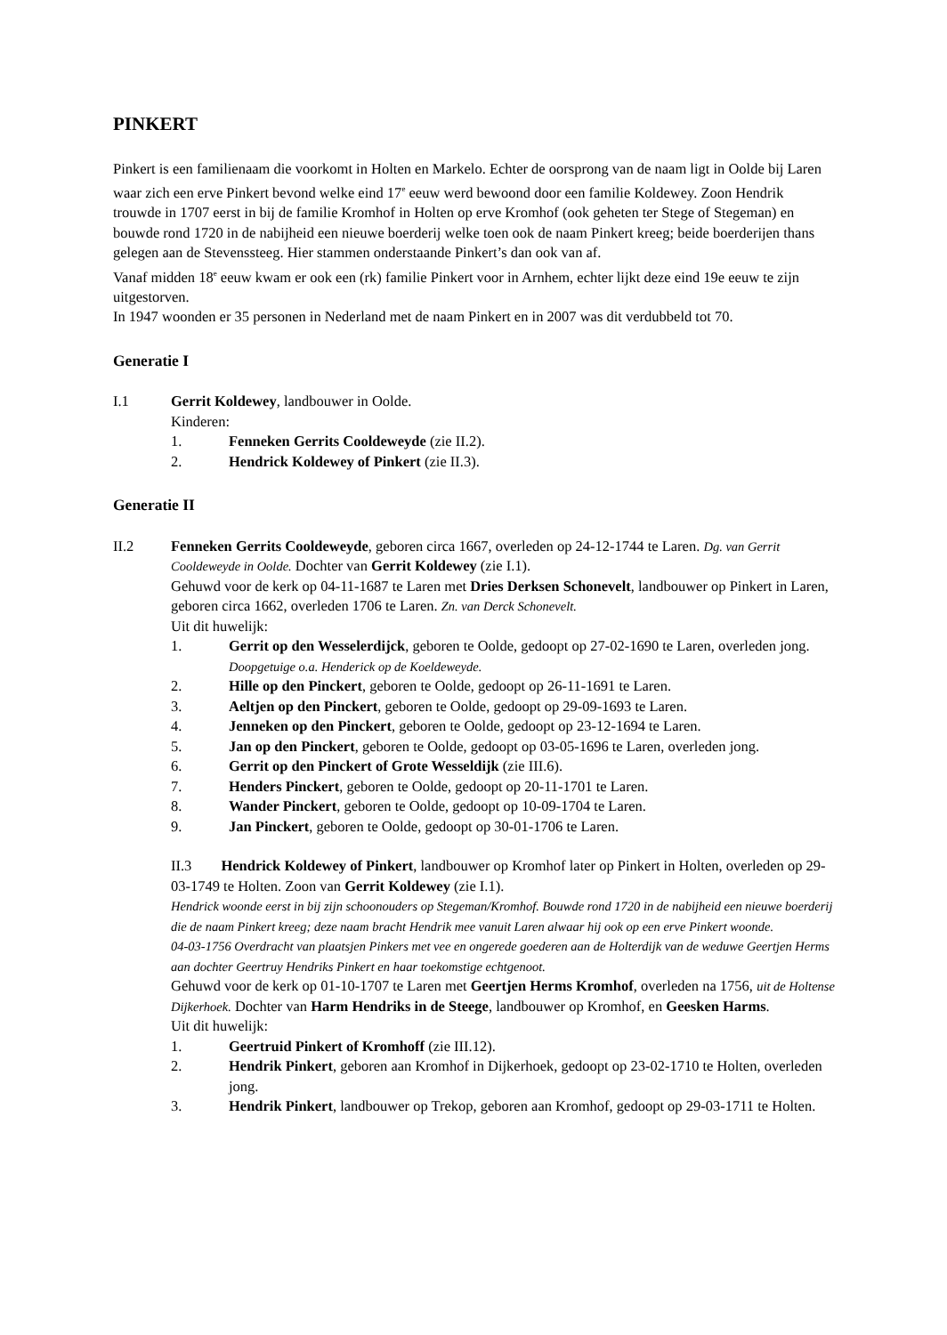PINKERT
Pinkert is een familienaam die voorkomt in Holten en Markelo. Echter de oorsprong van de naam ligt in Oolde bij Laren waar zich een erve Pinkert bevond welke eind 17<sup>e</sup> eeuw werd bewoond door een familie Koldewey. Zoon Hendrik trouwde in 1707 eerst in bij de familie Kromhof in Holten op erve Kromhof (ook geheten ter Stege of Stegeman) en bouwde rond 1720 in de nabijheid een nieuwe boerderij welke toen ook de naam Pinkert kreeg; beide boerderijen thans gelegen aan de Stevenssteeg. Hier stammen onderstaande Pinkert’s dan ook van af.
Vanaf midden 18<sup>e</sup> eeuw kwam er ook een (rk) familie Pinkert voor in Arnhem, echter lijkt deze eind 19e eeuw te zijn uitgestorven.
In 1947 woonden er 35 personen in Nederland met de naam Pinkert en in 2007 was dit verdubbeld tot 70.
Generatie I
I.1 Gerrit Koldewey, landbouwer in Oolde.
Kinderen:
1. Fenneken Gerrits Cooldeweyde (zie II.2).
2. Hendrick Koldewey of Pinkert (zie II.3).
Generatie II
II.2 Fenneken Gerrits Cooldeweyde, geboren circa 1667, overleden op 24-12-1744 te Laren. Dg. van Gerrit Cooldeweyde in Oolde. Dochter van Gerrit Koldewey (zie I.1).
Gehuwd voor de kerk op 04-11-1687 te Laren met Dries Derksen Schonevelt, landbouwer op Pinkert in Laren, geboren circa 1662, overleden 1706 te Laren. Zn. van Derck Schonevelt.
Uit dit huwelijk:
1. Gerrit op den Wesselerdijck, geboren te Oolde, gedoopt op 27-02-1690 te Laren, overleden jong. Doopgetuige o.a. Henderick op de Koeldeweyde.
2. Hille op den Pinckert, geboren te Oolde, gedoopt op 26-11-1691 te Laren.
3. Aeltjen op den Pinckert, geboren te Oolde, gedoopt op 29-09-1693 te Laren.
4. Jenneken op den Pinckert, geboren te Oolde, gedoopt op 23-12-1694 te Laren.
5. Jan op den Pinckert, geboren te Oolde, gedoopt op 03-05-1696 te Laren, overleden jong.
6. Gerrit op den Pinckert of Grote Wesseldijk (zie III.6).
7. Henders Pinckert, geboren te Oolde, gedoopt op 20-11-1701 te Laren.
8. Wander Pinckert, geboren te Oolde, gedoopt op 10-09-1704 te Laren.
9. Jan Pinckert, geboren te Oolde, gedoopt op 30-01-1706 te Laren.
II.3 Hendrick Koldewey of Pinkert, landbouwer op Kromhof later op Pinkert in Holten, overleden op 29-03-1749 te Holten. Zoon van Gerrit Koldewey (zie I.1).
Hendrick woonde eerst in bij zijn schoonouders op Stegeman/Kromhof. Bouwde rond 1720 in de nabijheid een nieuwe boerderij die de naam Pinkert kreeg; deze naam bracht Hendrik mee vanuit Laren alwaar hij ook op een erve Pinkert woonde.
04-03-1756 Overdracht van plaatsjen Pinkers met vee en ongerede goederen aan de Holterdijk van de weduwe Geertjen Herms aan dochter Geertruy Hendriks Pinkert en haar toekomstige echtgenoot.
Gehuwd voor de kerk op 01-10-1707 te Laren met Geertjen Herms Kromhof, overleden na 1756, uit de Holtense Dijkerhoek. Dochter van Harm Hendriks in de Steege, landbouwer op Kromhof, en Geesken Harms.
Uit dit huwelijk:
1. Geertruid Pinkert of Kromhoff (zie III.12).
2. Hendrik Pinkert, geboren aan Kromhof in Dijkerhoek, gedoopt op 23-02-1710 te Holten, overleden jong.
3. Hendrik Pinkert, landbouwer op Trekop, geboren aan Kromhof, gedoopt op 29-03-1711 te Holten.